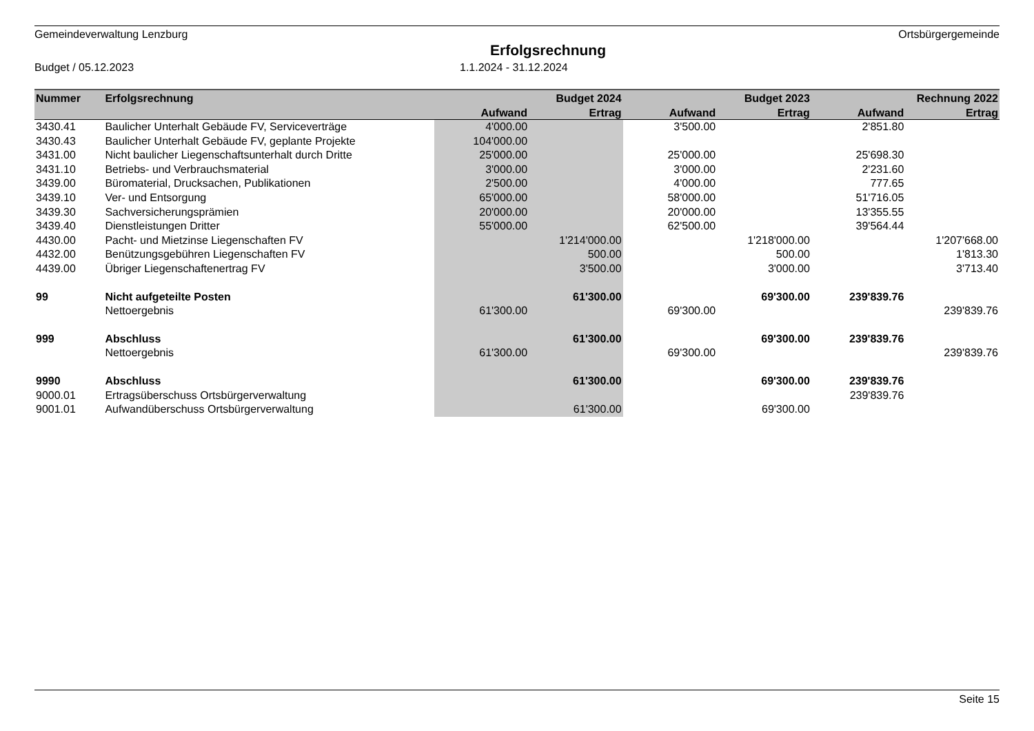Gemeindeverwaltung Lenzburg Ortsbürgergemeinde
Erfolgsrechnung
Budget / 05.12.2023 1.1.2024 - 31.12.2024
| Nummer | Erfolgsrechnung | Budget 2024 | | Budget 2023 | | Rechnung 2022 | |
| --- | --- | --- | --- | --- | --- | --- | --- |
| | | Aufwand | Ertrag | Aufwand | Ertrag | Aufwand | Ertrag |
| 3430.41 | Baulicher Unterhalt Gebäude FV, Serviceverträge | 4'000.00 | | 3'500.00 | | 2'851.80 | |
| 3430.43 | Baulicher Unterhalt Gebäude FV, geplante Projekte | 104'000.00 | | | | | |
| 3431.00 | Nicht baulicher Liegenschaftsunterhalt durch Dritte | 25'000.00 | | 25'000.00 | | 25'698.30 | |
| 3431.10 | Betriebs- und Verbrauchsmaterial | 3'000.00 | | 3'000.00 | | 2'231.60 | |
| 3439.00 | Büromaterial, Drucksachen, Publikationen | 2'500.00 | | 4'000.00 | | 777.65 | |
| 3439.10 | Ver- und Entsorgung | 65'000.00 | | 58'000.00 | | 51'716.05 | |
| 3439.30 | Sachversicherungsprämien | 20'000.00 | | 20'000.00 | | 13'355.55 | |
| 3439.40 | Dienstleistungen Dritter | 55'000.00 | | 62'500.00 | | 39'564.44 | |
| 4430.00 | Pacht- und Mietzinse Liegenschaften FV | | 1'214'000.00 | | 1'218'000.00 | | 1'207'668.00 |
| 4432.00 | Benützungsgebühren Liegenschaften FV | | 500.00 | | 500.00 | | 1'813.30 |
| 4439.00 | Übriger Liegenschaftenertrag FV | | 3'500.00 | | 3'000.00 | | 3'713.40 |
| 99 | Nicht aufgeteilte Posten | | 61'300.00 | | 69'300.00 | 239'839.76 | |
| | Nettoergebnis | 61'300.00 | | 69'300.00 | | | 239'839.76 |
| 999 | Abschluss | | 61'300.00 | | 69'300.00 | 239'839.76 | |
| | Nettoergebnis | 61'300.00 | | 69'300.00 | | | 239'839.76 |
| 9990 | Abschluss | | 61'300.00 | | 69'300.00 | 239'839.76 | |
| 9000.01 | Ertragsüberschuss Ortsbürgerverwaltung | | | | | 239'839.76 | |
| 9001.01 | Aufwandüberschuss Ortsbürgerverwaltung | | 61'300.00 | | 69'300.00 | | |
Seite 15